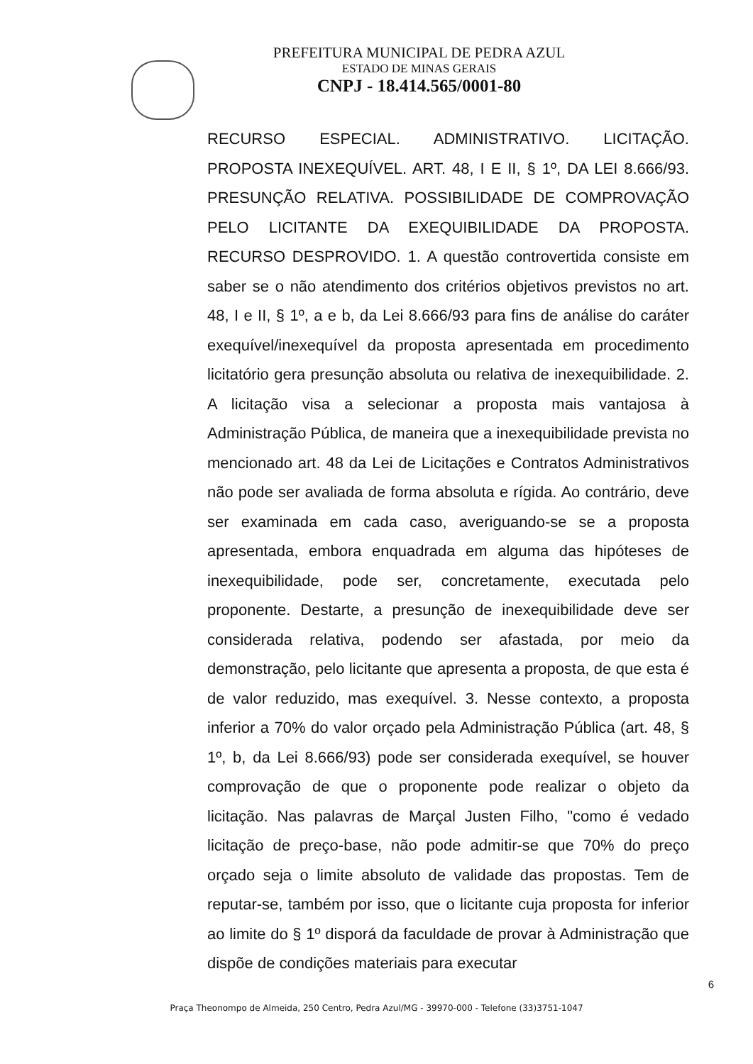PREFEITURA MUNICIPAL DE PEDRA AZUL
ESTADO DE MINAS GERAIS
CNPJ - 18.414.565/0001-80
RECURSO ESPECIAL. ADMINISTRATIVO. LICITAÇÃO. PROPOSTA INEXEQUÍVEL. ART. 48, I E II, § 1º, DA LEI 8.666/93. PRESUNÇÃO RELATIVA. POSSIBILIDADE DE COMPROVAÇÃO PELO LICITANTE DA EXEQUIBILIDADE DA PROPOSTA. RECURSO DESPROVIDO. 1. A questão controvertida consiste em saber se o não atendimento dos critérios objetivos previstos no art. 48, I e II, § 1º, a e b, da Lei 8.666/93 para fins de análise do caráter exequível/inexequível da proposta apresentada em procedimento licitatório gera presunção absoluta ou relativa de inexequibilidade. 2. A licitação visa a selecionar a proposta mais vantajosa à Administração Pública, de maneira que a inexequibilidade prevista no mencionado art. 48 da Lei de Licitações e Contratos Administrativos não pode ser avaliada de forma absoluta e rígida. Ao contrário, deve ser examinada em cada caso, averiguando-se se a proposta apresentada, embora enquadrada em alguma das hipóteses de inexequibilidade, pode ser, concretamente, executada pelo proponente. Destarte, a presunção de inexequibilidade deve ser considerada relativa, podendo ser afastada, por meio da demonstração, pelo licitante que apresenta a proposta, de que esta é de valor reduzido, mas exequível. 3. Nesse contexto, a proposta inferior a 70% do valor orçado pela Administração Pública (art. 48, § 1º, b, da Lei 8.666/93) pode ser considerada exequível, se houver comprovação de que o proponente pode realizar o objeto da licitação. Nas palavras de Marçal Justen Filho, "como é vedado licitação de preço-base, não pode admitir-se que 70% do preço orçado seja o limite absoluto de validade das propostas. Tem de reputar-se, também por isso, que o licitante cuja proposta for inferior ao limite do § 1º disporá da faculdade de provar à Administração que dispõe de condições materiais para executar
6
Praça Theonompo de Almeida, 250 Centro, Pedra Azul/MG - 39970-000 - Telefone (33)3751-1047